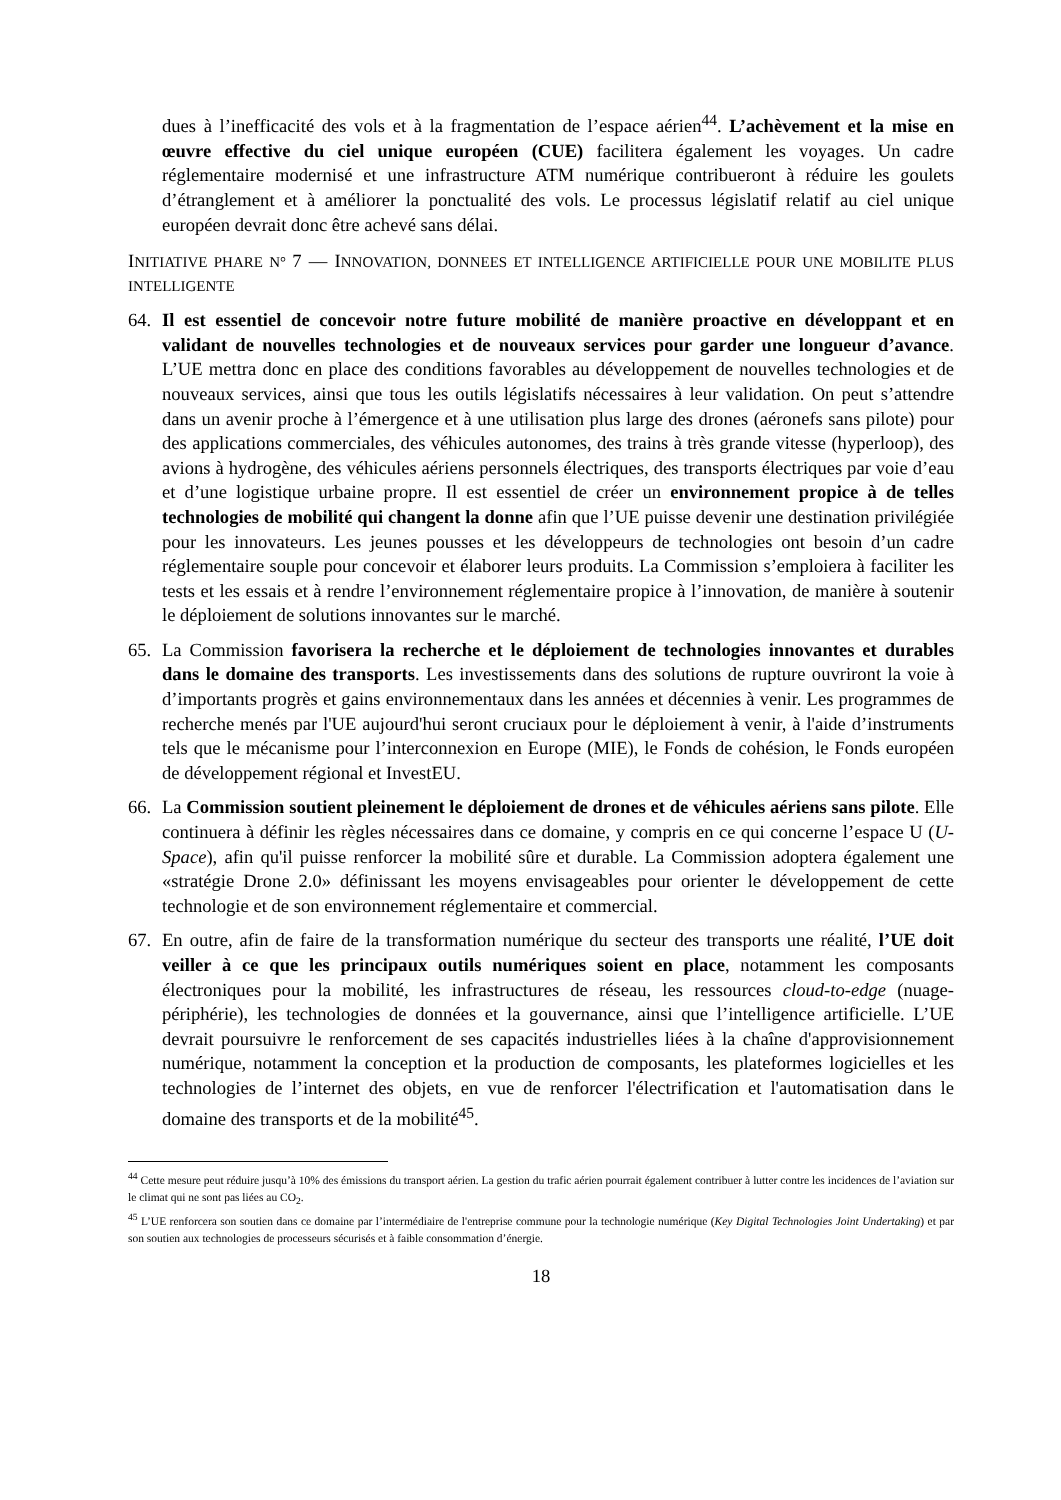dues à l’inefficacité des vols et à la fragmentation de l’espace aérien<sup>44</sup>. L’achèvement et la mise en œuvre effective du ciel unique européen (CUE) facilitera également les voyages. Un cadre réglementaire modernisé et une infrastructure ATM numérique contribueront à réduire les goulets d’étranglement et à améliorer la ponctualité des vols. Le processus législatif relatif au ciel unique européen devrait donc être achevé sans délai.
INITIATIVE PHARE N° 7 — INNOVATION, DONNEES ET INTELLIGENCE ARTIFICIELLE POUR UNE MOBILITE PLUS INTELLIGENTE
64. Il est essentiel de concevoir notre future mobilité de manière proactive en développant et en validant de nouvelles technologies et de nouveaux services pour garder une longueur d’avance. L’UE mettra donc en place des conditions favorables au développement de nouvelles technologies et de nouveaux services, ainsi que tous les outils législatifs nécessaires à leur validation. On peut s’attendre dans un avenir proche à l’émergence et à une utilisation plus large des drones (aéronefs sans pilote) pour des applications commerciales, des véhicules autonomes, des trains à très grande vitesse (hyperloop), des avions à hydrogène, des véhicules aériens personnels électriques, des transports électriques par voie d’eau et d’une logistique urbaine propre. Il est essentiel de créer un environnement propice à de telles technologies de mobilité qui changent la donne afin que l’UE puisse devenir une destination privilégiée pour les innovateurs. Les jeunes pousses et les développeurs de technologies ont besoin d’un cadre réglementaire souple pour concevoir et élaborer leurs produits. La Commission s’emploiera à faciliter les tests et les essais et à rendre l’environnement réglementaire propice à l’innovation, de manière à soutenir le déploiement de solutions innovantes sur le marché.
65. La Commission favorisera la recherche et le déploiement de technologies innovantes et durables dans le domaine des transports. Les investissements dans des solutions de rupture ouvriront la voie à d’importants progrès et gains environnementaux dans les années et décennies à venir. Les programmes de recherche menés par l'UE aujourd'hui seront cruciaux pour le déploiement à venir, à l'aide d’instruments tels que le mécanisme pour l’interconnexion en Europe (MIE), le Fonds de cohésion, le Fonds européen de développement régional et InvestEU.
66. La Commission soutient pleinement le déploiement de drones et de véhicules aériens sans pilote. Elle continuera à définir les règles nécessaires dans ce domaine, y compris en ce qui concerne l’espace U (U-Space), afin qu'il puisse renforcer la mobilité sûre et durable. La Commission adoptera également une «stratégie Drone 2.0» définissant les moyens envisageables pour orienter le développement de cette technologie et de son environnement réglementaire et commercial.
67. En outre, afin de faire de la transformation numérique du secteur des transports une réalité, l’UE doit veiller à ce que les principaux outils numériques soient en place, notamment les composants électroniques pour la mobilité, les infrastructures de réseau, les ressources cloud-to-edge (nuage-périphérie), les technologies de données et la gouvernance, ainsi que l’intelligence artificielle. L’UE devrait poursuivre le renforcement de ses capacités industrielles liées à la chaîne d'approvisionnement numérique, notamment la conception et la production de composants, les plateformes logicielles et les technologies de l’internet des objets, en vue de renforcer l'électrification et l'automatisation dans le domaine des transports et de la mobilité<sup>45</sup>.
<sup>44</sup> Cette mesure peut réduire jusqu’à 10% des émissions du transport aérien. La gestion du trafic aérien pourrait également contribuer à lutter contre les incidences de l’aviation sur le climat qui ne sont pas liées au CO<sub>2</sub>.
<sup>45</sup> L’UE renforcera son soutien dans ce domaine par l’intermédiaire de l'entreprise commune pour la technologie numérique (Key Digital Technologies Joint Undertaking) et par son soutien aux technologies de processeurs sécurisés et à faible consommation d’énergie.
18